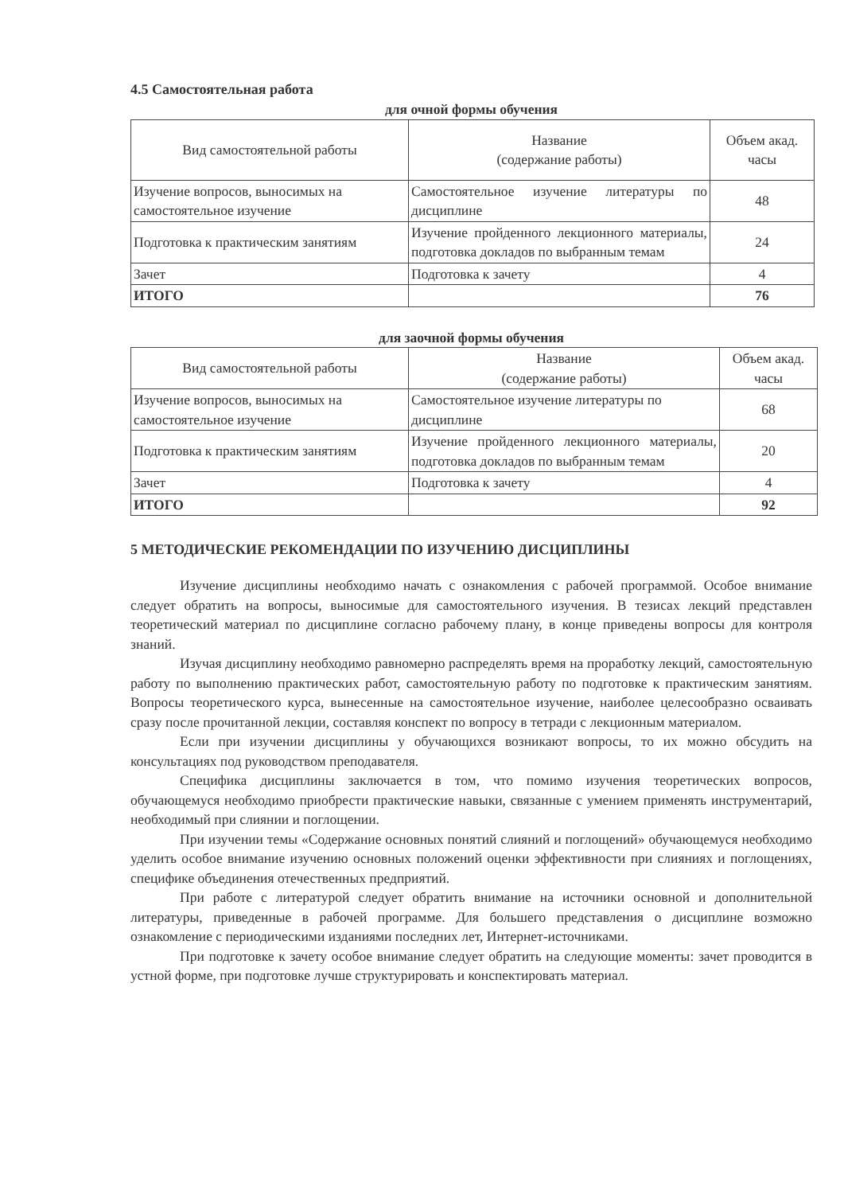4.5 Самостоятельная работа
для очной формы обучения
| Вид самостоятельной работы | Название (содержание работы) | Объем акад. часы |
| --- | --- | --- |
| Изучение вопросов, выносимых на самостоятельное изучение | Самостоятельное изучение литературы по дисциплине | 48 |
| Подготовка к практическим занятиям | Изучение пройденного лекционного материалы, подготовка докладов по выбранным темам | 24 |
| Зачет | Подготовка к зачету | 4 |
| ИТОГО | | 76 |
для заочной формы обучения
| Вид самостоятельной работы | Название (содержание работы) | Объем акад. часы |
| --- | --- | --- |
| Изучение вопросов, выносимых на самостоятельное изучение | Самостоятельное изучение литературы по дисциплине | 68 |
| Подготовка к практическим занятиям | Изучение пройденного лекционного материалы, подготовка докладов по выбранным темам | 20 |
| Зачет | Подготовка к зачету | 4 |
| ИТОГО | | 92 |
5 МЕТОДИЧЕСКИЕ РЕКОМЕНДАЦИИ ПО ИЗУЧЕНИЮ ДИСЦИПЛИНЫ
Изучение дисциплины необходимо начать с ознакомления с рабочей программой. Особое внимание следует обратить на вопросы, выносимые для самостоятельного изучения. В тезисах лекций представлен теоретический материал по дисциплине согласно рабочему плану, в конце приведены вопросы для контроля знаний.
Изучая дисциплину необходимо равномерно распределять время на проработку лекций, самостоятельную работу по выполнению практических работ, самостоятельную работу по подготовке к практическим занятиям. Вопросы теоретического курса, вынесенные на самостоятельное изучение, наиболее целесообразно осваивать сразу после прочитанной лекции, составляя конспект по вопросу в тетради с лекционным материалом.
Если при изучении дисциплины у обучающихся возникают вопросы, то их можно обсудить на консультациях под руководством преподавателя.
Специфика дисциплины заключается в том, что помимо изучения теоретических вопросов, обучающемуся необходимо приобрести практические навыки, связанные с умением применять инструментарий, необходимый при слиянии и поглощении.
При изучении темы «Содержание основных понятий слияний и поглощений» обучающемуся необходимо уделить особое внимание изучению основных положений оценки эффективности при слияниях и поглощениях, специфике объединения отечественных предприятий.
При работе с литературой следует обратить внимание на источники основной и дополнительной литературы, приведенные в рабочей программе. Для большего представления о дисциплине возможно ознакомление с периодическими изданиями последних лет, Интернет-источниками.
При подготовке к зачету особое внимание следует обратить на следующие моменты: зачет проводится в устной форме, при подготовке лучше структурировать и конспектировать материал.